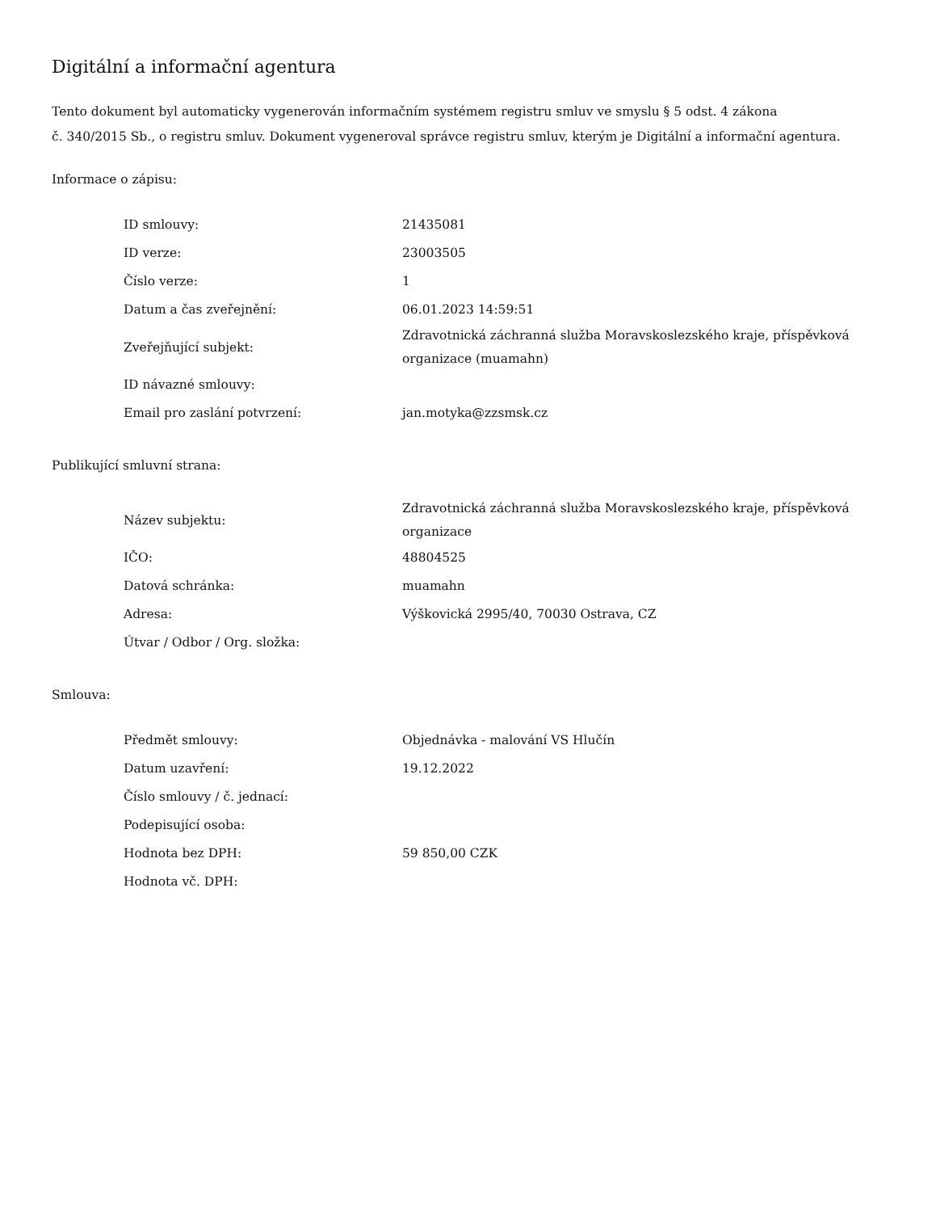Digitální a informační agentura
Tento dokument byl automaticky vygenerován informačním systémem registru smluv ve smyslu § 5 odst. 4 zákona
č. 340/2015 Sb., o registru smluv. Dokument vygeneroval správce registru smluv, kterým je Digitální a informační agentura.
Informace o zápisu:
| ID smlouvy: | 21435081 |
| ID verze: | 23003505 |
| Číslo verze: | 1 |
| Datum a čas zveřejnění: | 06.01.2023 14:59:51 |
| Zveřejňující subjekt: | Zdravotnická záchranná služba Moravskoslezského kraje, příspěvková organizace (muamahn) |
| ID návazné smlouvy: | |
| Email pro zaslání potvrzení: | jan.motyka@zzsmsk.cz |
Publikující smluvní strana:
| Název subjektu: | Zdravotnická záchranná služba Moravskoslezského kraje, příspěvková organizace |
| IČO: | 48804525 |
| Datová schránka: | muamahn |
| Adresa: | Výškovická 2995/40, 70030 Ostrava, CZ |
| Útvar / Odbor / Org. složka: | |
Smlouva:
| Předmět smlouvy: | Objednávka - malování VS Hlučín |
| Datum uzavření: | 19.12.2022 |
| Číslo smlouvy / č. jednací: | |
| Podepisující osoba: | |
| Hodnota bez DPH: | 59 850,00 CZK |
| Hodnota vč. DPH: | |